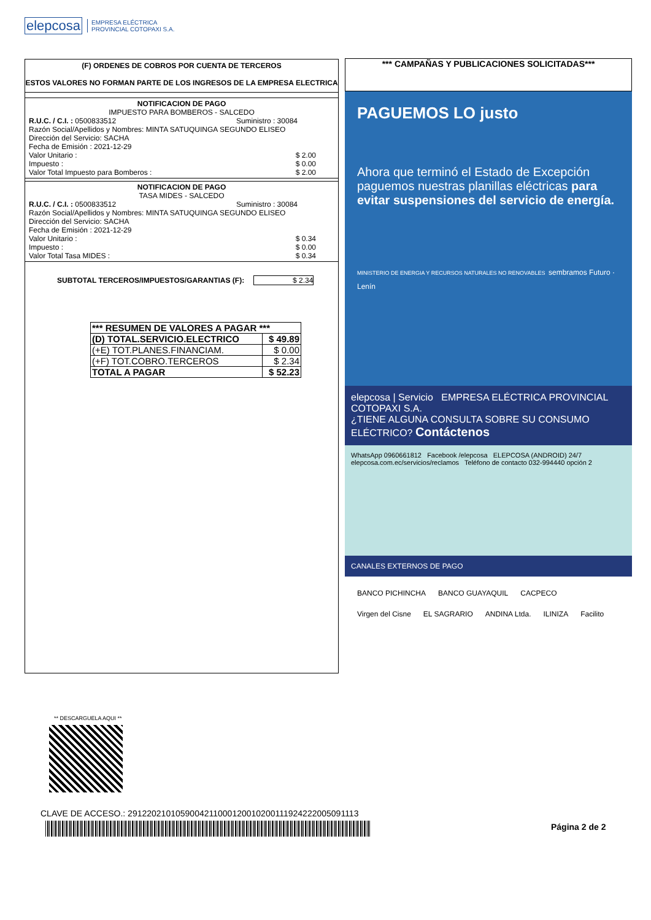elepcosa EMPRESA ELÉCTRICA
PROVINCIAL COTOPAXI S.A.
(F) ORDENES DE COBROS POR CUENTA DE TERCEROS
ESTOS VALORES NO FORMAN PARTE DE LOS INGRESOS DE LA EMPRESA ELECTRICA
NOTIFICACION DE PAGO
IMPUESTO PARA BOMBEROS - SALCEDO
R.U.C. / C.I. : 0500833512 Suministro : 30084
Razón Social/Apellidos y Nombres: MINTA SATUQUINGA SEGUNDO ELISEO
Dirección del Servicio: SACHA
Fecha de Emisión : 2021-12-29
Valor Unitario : $ 2.00
Impuesto : $ 0.00
Valor Total Impuesto para Bomberos : $ 2.00
NOTIFICACION DE PAGO
TASA MIDES - SALCEDO
R.U.C. / C.I. : 0500833512 Suministro : 30084
Razón Social/Apellidos y Nombres: MINTA SATUQUINGA SEGUNDO ELISEO
Dirección del Servicio: SACHA
Fecha de Emisión : 2021-12-29
Valor Unitario : $ 0.34
Impuesto : $ 0.00
Valor Total Tasa MIDES : $ 0.34
SUBTOTAL TERCEROS/IMPUESTOS/GARANTIAS (F): $ 2.34
| *** RESUMEN DE VALORES A PAGAR *** | |
| --- | --- |
| (D) TOTAL.SERVICIO.ELECTRICO | $ 49.89 |
| (+E) TOT.PLANES.FINANCIAM. | $ 0.00 |
| (+F) TOT.COBRO.TERCEROS | $ 2.34 |
| TOTAL A PAGAR | $ 52.23 |
*** CAMPAÑAS Y PUBLICACIONES SOLICITADAS***
PAGUEMOS LO justo
Ahora que terminó el Estado de Excepción paguemos nuestras planillas eléctricas para evitar suspensiones del servicio de energía.
MINISTERIO DE ENERGIA Y RECURSOS NATURALES NO RENOVABLES sembramos Futuro · Lenín
elepcosa | Servicio EMPRESA ELÉCTRICA PROVINCIAL COTOPAXI S.A.
¿TIENE ALGUNA CONSULTA SOBRE SU CONSUMO ELÉCTRICO? Contáctenos
WhatsApp 0960661812 Facebook /elepcosa ELEPCOSA (ANDROID) 24/7 elepcosa.com.ec/servicios/reclamos Teléfono de contacto 032-994440 opción 2
CANALES EXTERNOS DE PAGO
BANCO PICHINCHA BANCO GUAYAQUIL CACPECO Virgen del Cisne EL SAGRARIO ANDINA Ltda. ILINIZA Facilito
** DESCARGUELA AQUI **
CLAVE DE ACCESO.: 2912202101059004211000120010200111924222005091113
Página 2 de 2